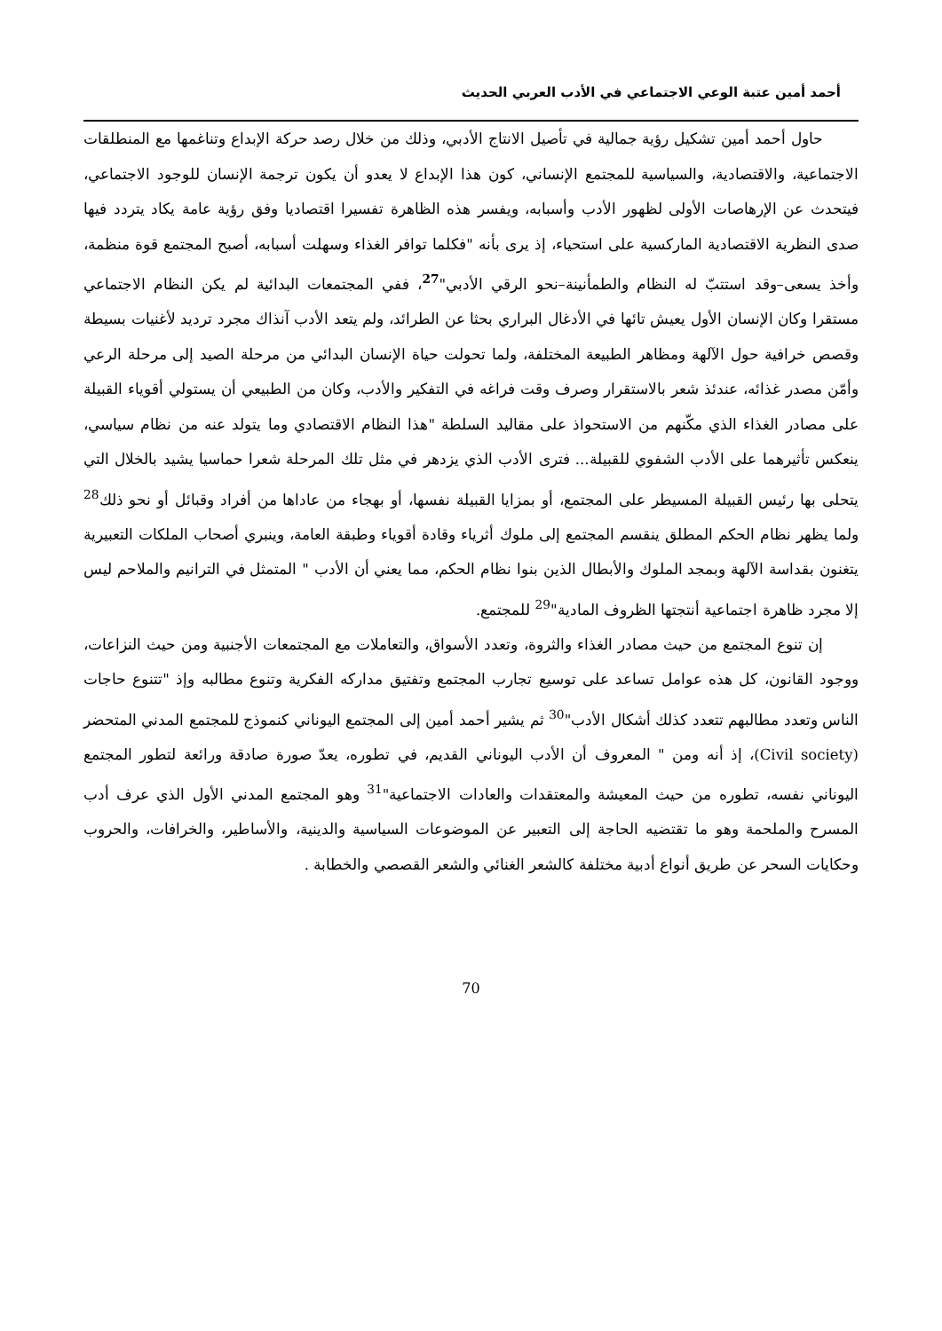أحمد أمين عتبة الوعي الاجتماعي في الأدب العربي الحديث
حاول أحمد أمين تشكيل رؤية جمالية في تأصيل الانتاج الأدبي، وذلك من خلال رصد حركة الإبداع وتناغمها مع المنطلقات الاجتماعية، والاقتصادية، والسياسية للمجتمع الإنساني، كون هذا الإبداع لا يعدو أن يكون ترجمة الإنسان للوجود الاجتماعي، فيتحدث عن الإرهاصات الأولى لظهور الأدب وأسبابه، ويفسر هذه الظاهرة تفسيرا اقتصاديا وفق رؤية عامة يكاد يتردد فيها صدى النظرية الاقتصادية الماركسية على استحياء، إذ يرى بأنه "فكلما توافر الغذاء وسهلت أسبابه، أصبح المجتمع قوة منظمة، وأخذ يسعى–وقد استتبّ له النظام والطمأنينة–نحو الرقي الأدبي"<sup>27</sup>، ففي المجتمعات البدائية لم يكن النظام الاجتماعي مستقرا وكان الإنسان الأول يعيش تائها في الأدغال البراري بحثا عن الطرائد، ولم يتعد الأدب آنذاك مجرد ترديد لأغنيات بسيطة وقصص خرافية حول الآلهة ومظاهر الطبيعة المختلفة، ولما تحولت حياة الإنسان البدائي من مرحلة الصيد إلى مرحلة الرعي وأمّن مصدر غذائه، عندئذ شعر بالاستقرار وصرف وقت فراغه في التفكير والأدب، وكان من الطبيعي أن يستولي أقوياء القبيلة على مصادر الغذاء الذي مكّنهم من الاستحواذ على مقاليد السلطة "هذا النظام الاقتصادي وما يتولد عنه من نظام سياسي، ينعكس تأثيرهما على الأدب الشفوي للقبيلة... فترى الأدب الذي يزدهر في مثل تلك المرحلة شعرا حماسيا يشيد بالخلال التي يتحلى بها رئيس القبيلة المسيطر على المجتمع، أو بمزايا القبيلة نفسها، أو بهجاء من عاداها من أفراد وقبائل أو نحو ذلك<sup>28</sup> ولما يظهر نظام الحكم المطلق ينقسم المجتمع إلى ملوك أثرياء وقادة أقوياء وطبقة العامة، وينبري أصحاب الملكات التعبيرية يتغنون بقداسة الآلهة وبمجد الملوك والأبطال الذين بنوا نظام الحكم، مما يعني أن الأدب " المتمثل في الترانيم والملاحم ليس إلا مجرد ظاهرة اجتماعية أنتجتها الظروف المادية"<sup>29</sup> للمجتمع.
إن تنوع المجتمع من حيث مصادر الغذاء والثروة، وتعدد الأسواق، والتعاملات مع المجتمعات الأجنبية ومن حيث النزاعات، ووجود القانون، كل هذه عوامل تساعد على توسيع تجارب المجتمع وتفتيق مداركه الفكرية وتنوع مطالبه وإذ "تتنوع حاجات الناس وتعدد مطالبهم تتعدد كذلك أشكال الأدب"<sup>30</sup> ثم يشير أحمد أمين إلى المجتمع اليوناني كنموذج للمجتمع المدني المتحضر (Civil society)، إذ أنه ومن " المعروف أن الأدب اليوناني القديم، في تطوره، يعدّ صورة صادقة ورائعة لتطور المجتمع اليوناني نفسه، تطوره من حيث المعيشة والمعتقدات والعادات الاجتماعية"<sup>31</sup> وهو المجتمع المدني الأول الذي عرف أدب المسرح والملحمة وهو ما تقتضيه الحاجة إلى التعبير عن الموضوعات السياسية والدينية، والأساطير، والخرافات، والحروب وحكايات السحر عن طريق أنواع أدبية مختلفة كالشعر الغنائي والشعر القصصي والخطابة .
70